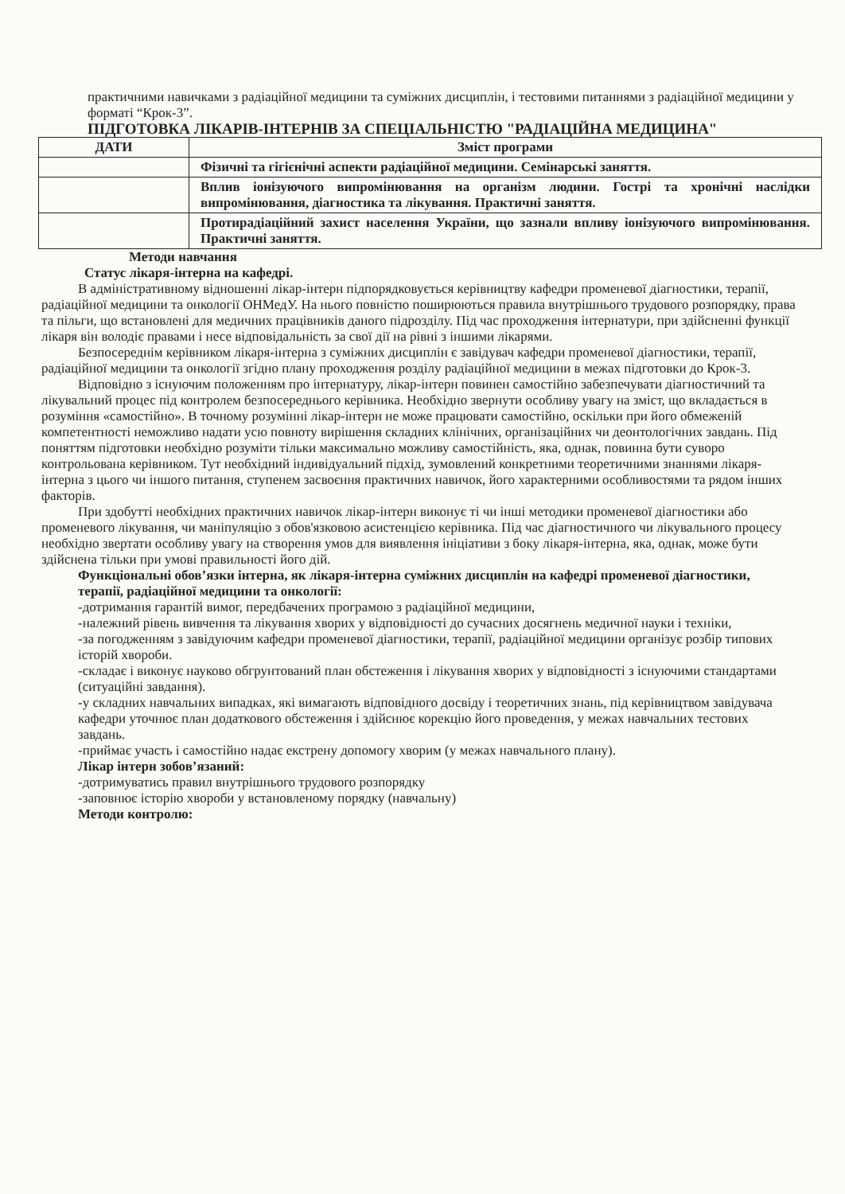практичними навичками з радіаційної медицини та суміжних дисциплін, і тестовими питаннями з радіаційної медицини у форматі “Крок-3”.
ПІДГОТОВКА ЛІКАРІВ-ІНТЕРНІВ ЗА СПЕЦІАЛЬНІСТЮ "РАДІАЦІЙНА МЕДИЦИНА"
| ДАТИ | Зміст програми |
| --- | --- |
| | Фізичні та гігієнічні аспекти радіаційної медицини. Семінарські заняття. |
| | Вплив іонізуючого випромінювання на організм людини. Гострі та хронічні наслідки випромінювання, діагностика та лікування. Практичні заняття. |
| | Протирадіаційний захист населення України, що зазнали впливу іонізуючого випромінювання. Практичні заняття. |
Методи навчання
Статус лікаря-інтерна на кафедрі.
В адміністративному відношенні лікар-інтерн підпорядковується керівництву кафедри променевої діагностики, терапії, радіаційної медицини та онкології ОНМедУ. На нього повністю поширюються правила внутрішнього трудового розпорядку, права та пільги, що встановлені для медичних працівників даного підрозділу. Під час проходження інтернатури, при здійсненні функції лікаря він володіє правами і несе відповідальність за свої дії на рівні з іншими лікарями.
Безпосереднім керівником лікаря-інтерна з суміжних дисциплін є завідувач кафедри променевої діагностики, терапії, радіаційної медицини та онкології згідно плану проходження розділу радіаційної медицини в межах підготовки до Крок-3.
Відповідно з існуючим положенням про інтернатуру, лікар-інтерн повинен самостійно забезпечувати діагностичний та лікувальний процес під контролем безпосереднього керівника. Необхідно звернути особливу увагу на зміст, що вкладається в розуміння «самостійно». В точному розумінні лікар-інтерн не може працювати самостійно, оскільки при його обмеженій компетентності неможливо надати усю повноту вирішення складних клінічних, організаційних чи деонтологічних завдань. Під поняттям підготовки необхідно розуміти тільки максимально можливу самостійність, яка, однак, повинна бути суворо контрольована керівником. Тут необхідний індивідуальний підхід, зумовлений конкретними теоретичними знаннями лікаря-інтерна з цього чи іншого питання, ступенем засвоєння практичних навичок, його характерними особливостями та рядом інших факторів.
При здобутті необхідних практичних навичок лікар-інтерн виконує ті чи інші методики променевої діагностики або променевого лікування, чи маніпуляцію з обов'язковою асистенцією керівника. Під час діагностичного чи лікувального процесу необхідно звертати особливу увагу на створення умов для виявлення ініціативи з боку лікаря-інтерна, яка, однак, може бути здійснена тільки при умові правильності його дій.
Функціональні обов’язки інтерна, як лікаря-інтерна суміжних дисциплін на кафедрі променевої діагностики, терапії, радіаційної медицини та онкології:
-дотримання гарантій вимог, передбачених програмою з радіаційної медицини,
-належний рівень вивчення та лікування хворих у відповідності до сучасних досягнень медичної науки і техніки,
-за погодженням з завідуючим кафедри променевої діагностики, терапії, радіаційної медицини організує розбір типових історій хвороби.
-складає і виконує науково обгрунтований план обстеження і лікування хворих у відповідності з існуючими стандартами (ситуаційні завдання).
-у складних навчальних випадках, які вимагають відповідного досвіду і теоретичних знань, під керівництвом завідувача кафедри уточнює план додаткового обстеження і здійснює корекцію його проведення, у межах навчальних тестових завдань.
-приймає участь і самостійно надає екстрену допомогу хворим (у межах навчального плану).
Лікар інтерн зобов’язаний:
-дотримуватись правил внутрішнього трудового розпорядку
-заповнює історію хвороби у встановленому порядку (навчальну)
Методи контролю: